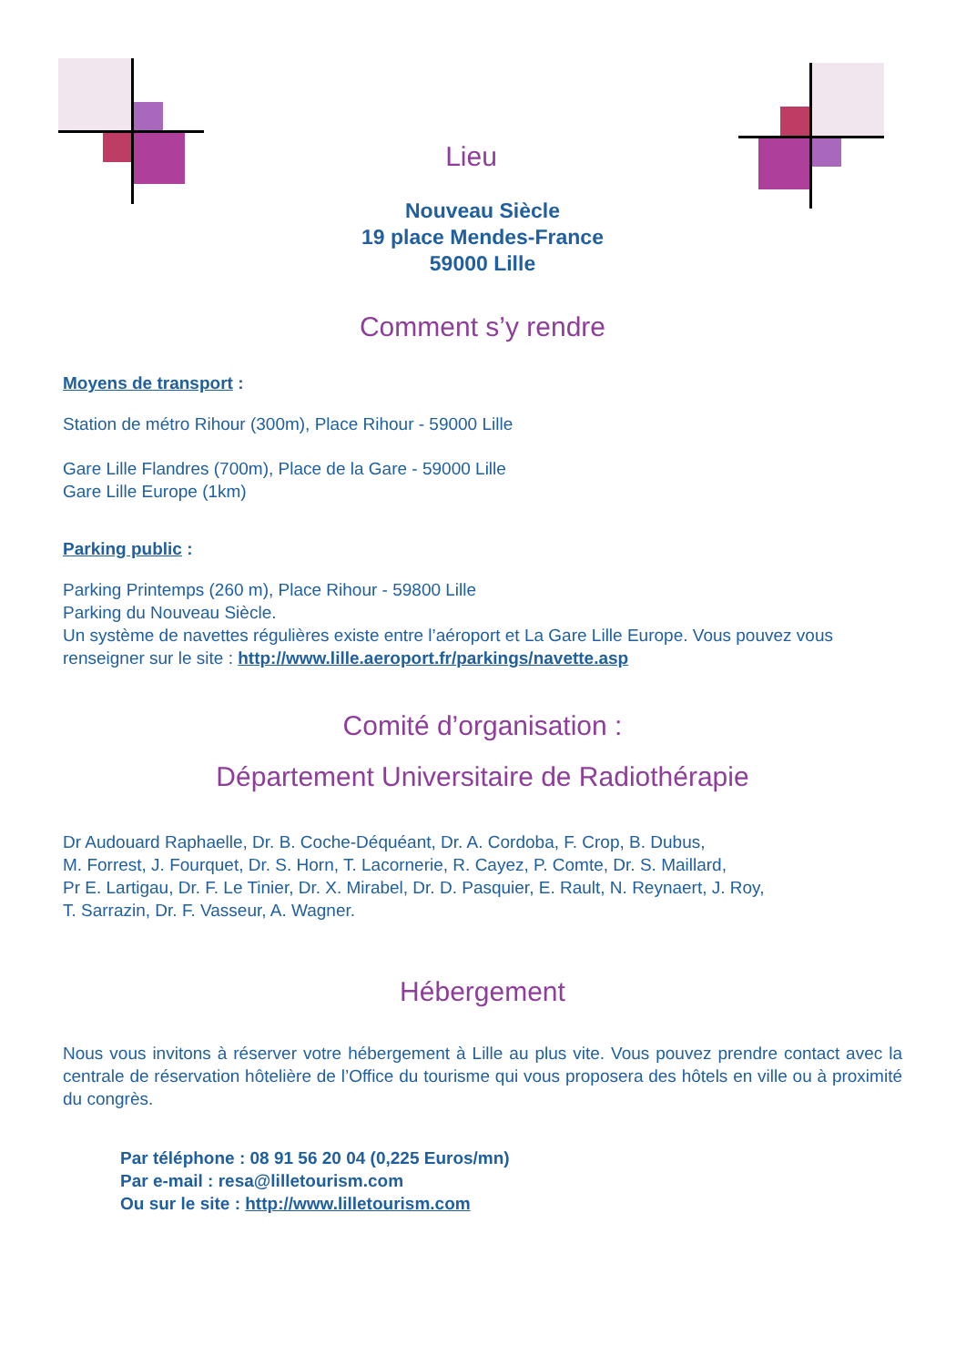Lieu
Nouveau Siècle
19 place Mendes-France
59000 Lille
Comment s’y rendre
Moyens de transport :
Station de métro Rihour (300m), Place Rihour - 59000 Lille
Gare Lille Flandres (700m), Place de la Gare - 59000 Lille
Gare Lille Europe (1km)
Parking public :
Parking Printemps (260 m), Place Rihour - 59800 Lille
Parking du Nouveau Siècle.
Un système de navettes régulières existe entre l’aéroport et La Gare Lille Europe. Vous pouvez vous renseigner sur le site : http://www.lille.aeroport.fr/parkings/navette.asp
Comité d’organisation :
Département Universitaire de Radiothérapie
Dr Audouard Raphaelle, Dr. B. Coche-Déquéant, Dr. A. Cordoba, F. Crop, B. Dubus,
M. Forrest, J. Fourquet, Dr. S. Horn, T. Lacornerie, R. Cayez, P. Comte, Dr. S. Maillard,
Pr E. Lartigau, Dr. F. Le Tinier, Dr. X. Mirabel, Dr. D. Pasquier, E. Rault, N. Reynaert, J. Roy,
T. Sarrazin, Dr. F. Vasseur, A. Wagner.
Hébergement
Nous vous invitons à réserver votre hébergement à Lille au plus vite. Vous pouvez prendre contact avec la centrale de réservation hôtelière de l’Office du tourisme qui vous proposera des hôtels en ville ou à proximité du congrès.
Par téléphone : 08 91 56 20 04 (0,225 Euros/mn)
Par e-mail : resa@lilletourism.com
Ou sur le site : http://www.lilletourism.com